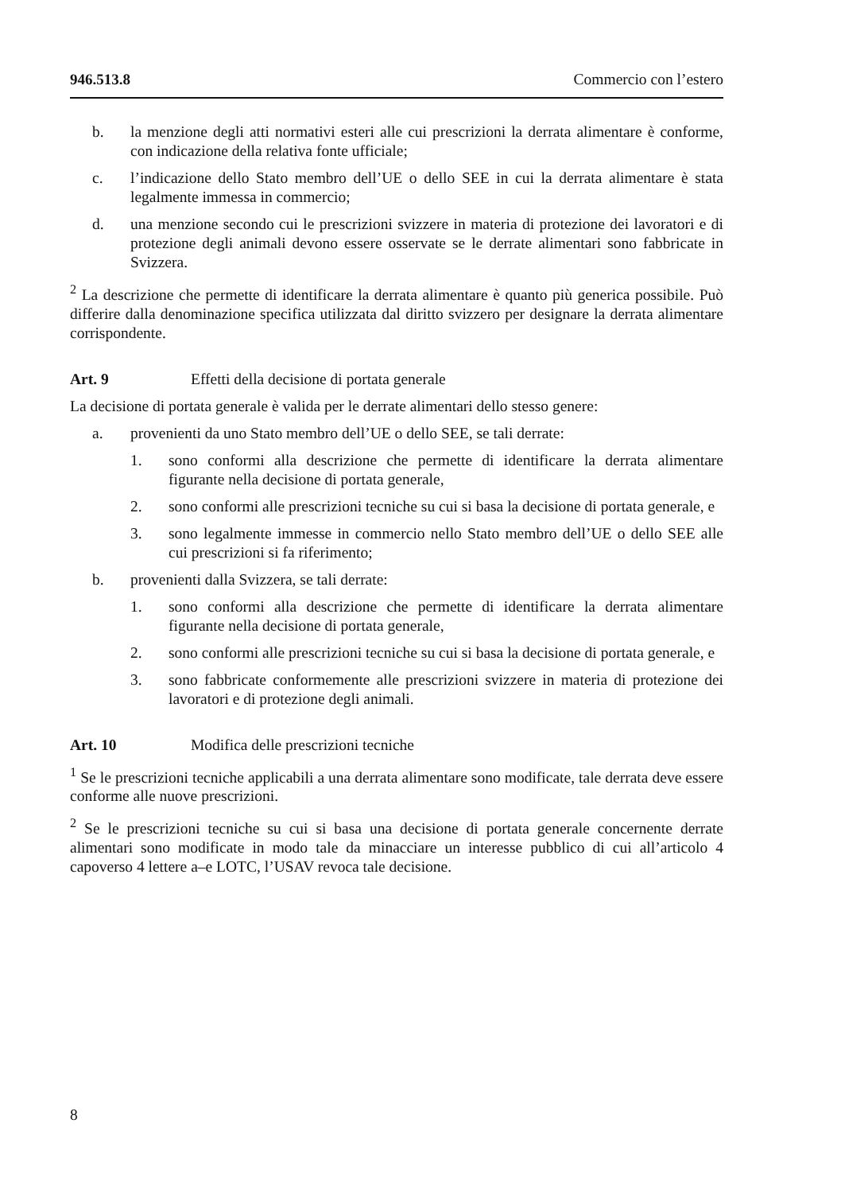946.513.8 Commercio con l’estero
b. la menzione degli atti normativi esteri alle cui prescrizioni la derrata alimentare è conforme, con indicazione della relativa fonte ufficiale;
c. l’indicazione dello Stato membro dell’UE o dello SEE in cui la derrata alimentare è stata legalmente immessa in commercio;
d. una menzione secondo cui le prescrizioni svizzere in materia di protezione dei lavoratori e di protezione degli animali devono essere osservate se le derrate alimentari sono fabbricate in Svizzera.
<sup>2</sup> La descrizione che permette di identificare la derrata alimentare è quanto più generica possibile. Può differire dalla denominazione specifica utilizzata dal diritto svizzero per designare la derrata alimentare corrispondente.
Art. 9 Effetti della decisione di portata generale
La decisione di portata generale è valida per le derrate alimentari dello stesso genere:
a. provenienti da uno Stato membro dell’UE o dello SEE, se tali derrate:
1. sono conformi alla descrizione che permette di identificare la derrata alimentare figurante nella decisione di portata generale,
2. sono conformi alle prescrizioni tecniche su cui si basa la decisione di portata generale, e
3. sono legalmente immesse in commercio nello Stato membro dell’UE o dello SEE alle cui prescrizioni si fa riferimento;
b. provenienti dalla Svizzera, se tali derrate:
1. sono conformi alla descrizione che permette di identificare la derrata alimentare figurante nella decisione di portata generale,
2. sono conformi alle prescrizioni tecniche su cui si basa la decisione di portata generale, e
3. sono fabbricate conformemente alle prescrizioni svizzere in materia di protezione dei lavoratori e di protezione degli animali.
Art. 10 Modifica delle prescrizioni tecniche
<sup>1</sup> Se le prescrizioni tecniche applicabili a una derrata alimentare sono modificate, tale derrata deve essere conforme alle nuove prescrizioni.
<sup>2</sup> Se le prescrizioni tecniche su cui si basa una decisione di portata generale concernente derrate alimentari sono modificate in modo tale da minacciare un interesse pubblico di cui all’articolo 4 capoverso 4 lettere a–e LOTC, l’USAV revoca tale decisione.
8